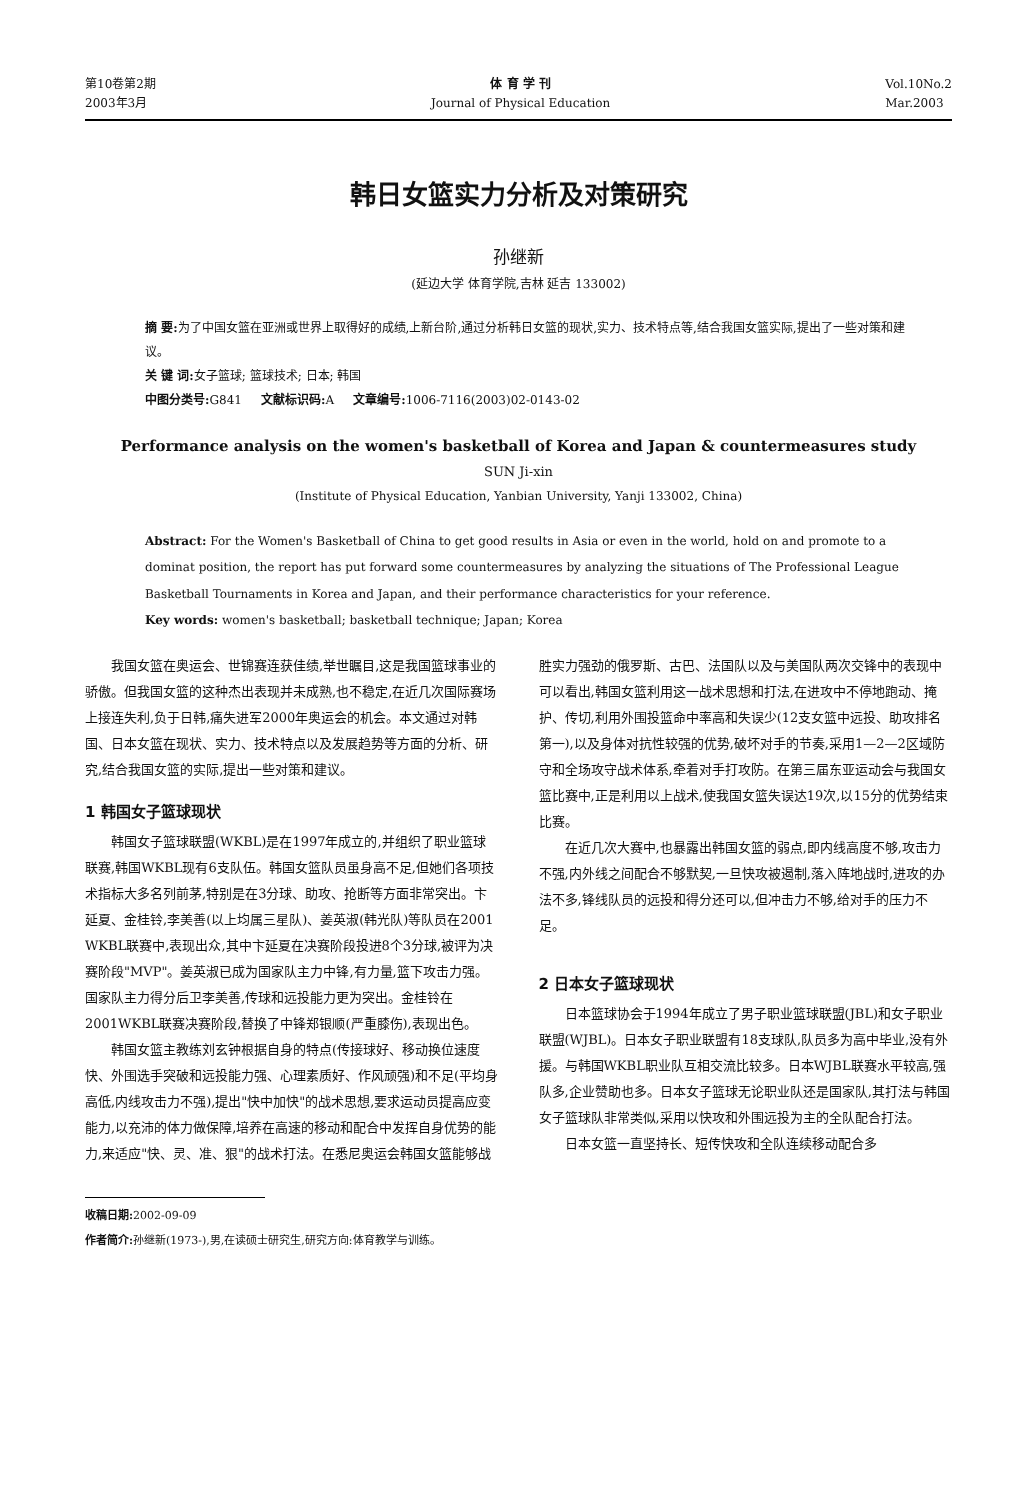第10卷第2期
2003年3月
体 育 学 刊
Journal of Physical Education
Vol.10No.2
Mar.2003
韩日女篮实力分析及对策研究
孙继新
(延边大学 体育学院,吉林 延吉 133002)
摘 要: 为了中国女篮在亚洲或世界上取得好的成绩,上新台阶,通过分析韩日女篮的现状,实力、技术特点等,结合我国女篮实际,提出了一些对策和建议。
关 键 词: 女子篮球; 篮球技术; 日本; 韩国
中图分类号: G841 文献标识码: A 文章编号: 1006-7116(2003)02-0143-02
Performance analysis on the women's basketball of Korea and Japan & countermeasures study
SUN Ji-xin
(Institute of Physical Education, Yanbian University, Yanji 133002, China)
Abstract: For the Women's Basketball of China to get good results in Asia or even in the world, hold on and promote to a dominat position, the report has put forward some countermeasures by analyzing the situations of The Professional League Basketball Tournaments in Korea and Japan, and their performance characteristics for your reference.
Key words: women's basketball; basketball technique; Japan; Korea
我国女篮在奥运会、世锦赛连获佳绩,举世瞩目,这是我国篮球事业的骄傲。但我国女篮的这种杰出表现并未成熟,也不稳定,在近几次国际赛场上接连失利,负于日韩,痛失进军2000年奥运会的机会。本文通过对韩国、日本女篮在现状、实力、技术特点以及发展趋势等方面的分析、研究,结合我国女篮的实际,提出一些对策和建议。
1 韩国女子篮球现状
韩国女子篮球联盟(WKBL)是在1997年成立的,并组织了职业篮球联赛,韩国WKBL现有6支队伍。韩国女篮队员虽身高不足,但她们各项技术指标大多名列前茅,特别是在3分球、助攻、抢断等方面非常突出。卞延夏、金桂铃,李美善(以上均属三星队)、姜英淑(韩光队)等队员在2001 WKBL联赛中,表现出众,其中卞延夏在决赛阶段投进8个3分球,被评为决赛阶段"MVP"。姜英淑已成为国家队主力中锋,有力量,篮下攻击力强。国家队主力得分后卫李美善,传球和远投能力更为突出。金桂铃在2001WKBL联赛决赛阶段,替换了中锋郑银顺(严重膝伤),表现出色。
韩国女篮主教练刘玄钟根据自身的特点(传接球好、移动换位速度快、外围选手突破和远投能力强、心理素质好、作风顽强)和不足(平均身高低,内线攻击力不强),提出"快中加快"的战术思想,要求运动员提高应变能力,以充沛的体力做保障,培养在高速的移动和配合中发挥自身优势的能力,来适应"快、灵、准、狠"的战术打法。在悉尼奥运会韩国女篮能够战胜实力强劲的俄罗斯、古巴、法国队以及与美国队两次交锋中的表现中可以看出,韩国女篮利用这一战术思想和打法,在进攻中不停地跑动、掩护、传切,利用外围投篮命中率高和失误少(12支女篮中远投、助攻排名第一),以及身体对抗性较强的优势,破坏对手的节奏,采用1—2—2区域防守和全场攻守战术体系,牵着对手打攻防。在第三届东亚运动会与我国女篮比赛中,正是利用以上战术,使我国女篮失误达19次,以15分的优势结束比赛。
在近几次大赛中,也暴露出韩国女篮的弱点,即内线高度不够,攻击力不强,内外线之间配合不够默契,一旦快攻被遏制,落入阵地战时,进攻的办法不多,锋线队员的远投和得分还可以,但冲击力不够,给对手的压力不足。
2 日本女子篮球现状
日本篮球协会于1994年成立了男子职业篮球联盟(JBL)和女子职业联盟(WJBL)。日本女子职业联盟有18支球队,队员多为高中毕业,没有外援。与韩国WKBL职业队互相交流比较多。日本WJBL联赛水平较高,强队多,企业赞助也多。日本女子篮球无论职业队还是国家队,其打法与韩国女子篮球队非常类似,采用以快攻和外围远投为主的全队配合打法。
日本女篮一直坚持长、短传快攻和全队连续移动配合多
收稿日期: 2002-09-09
作者简介: 孙继新(1973-),男,在读硕士研究生,研究方向:体育教学与训练。